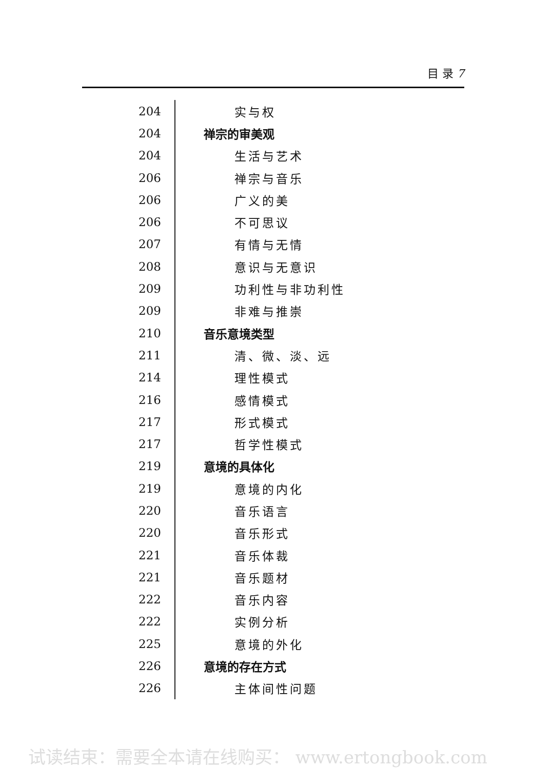目 录 7
| 204 | 实与权 |
| 204 | 禅宗的审美观 |
| 204 | 生活与艺术 |
| 206 | 禅宗与音乐 |
| 206 | 广义的美 |
| 206 | 不可思议 |
| 207 | 有情与无情 |
| 208 | 意识与无意识 |
| 209 | 功利性与非功利性 |
| 209 | 非难与推崇 |
| 210 | 音乐意境类型 |
| 211 | 清、微、淡、远 |
| 214 | 理性模式 |
| 216 | 感情模式 |
| 217 | 形式模式 |
| 217 | 哲学性模式 |
| 219 | 意境的具体化 |
| 219 | 意境的内化 |
| 220 | 音乐语言 |
| 220 | 音乐形式 |
| 221 | 音乐体裁 |
| 221 | 音乐题材 |
| 222 | 音乐内容 |
| 222 | 实例分析 |
| 225 | 意境的外化 |
| 226 | 意境的存在方式 |
| 226 | 主体间性问题 |
试读结束：需要全本请在线购买： www.ertongbook.com